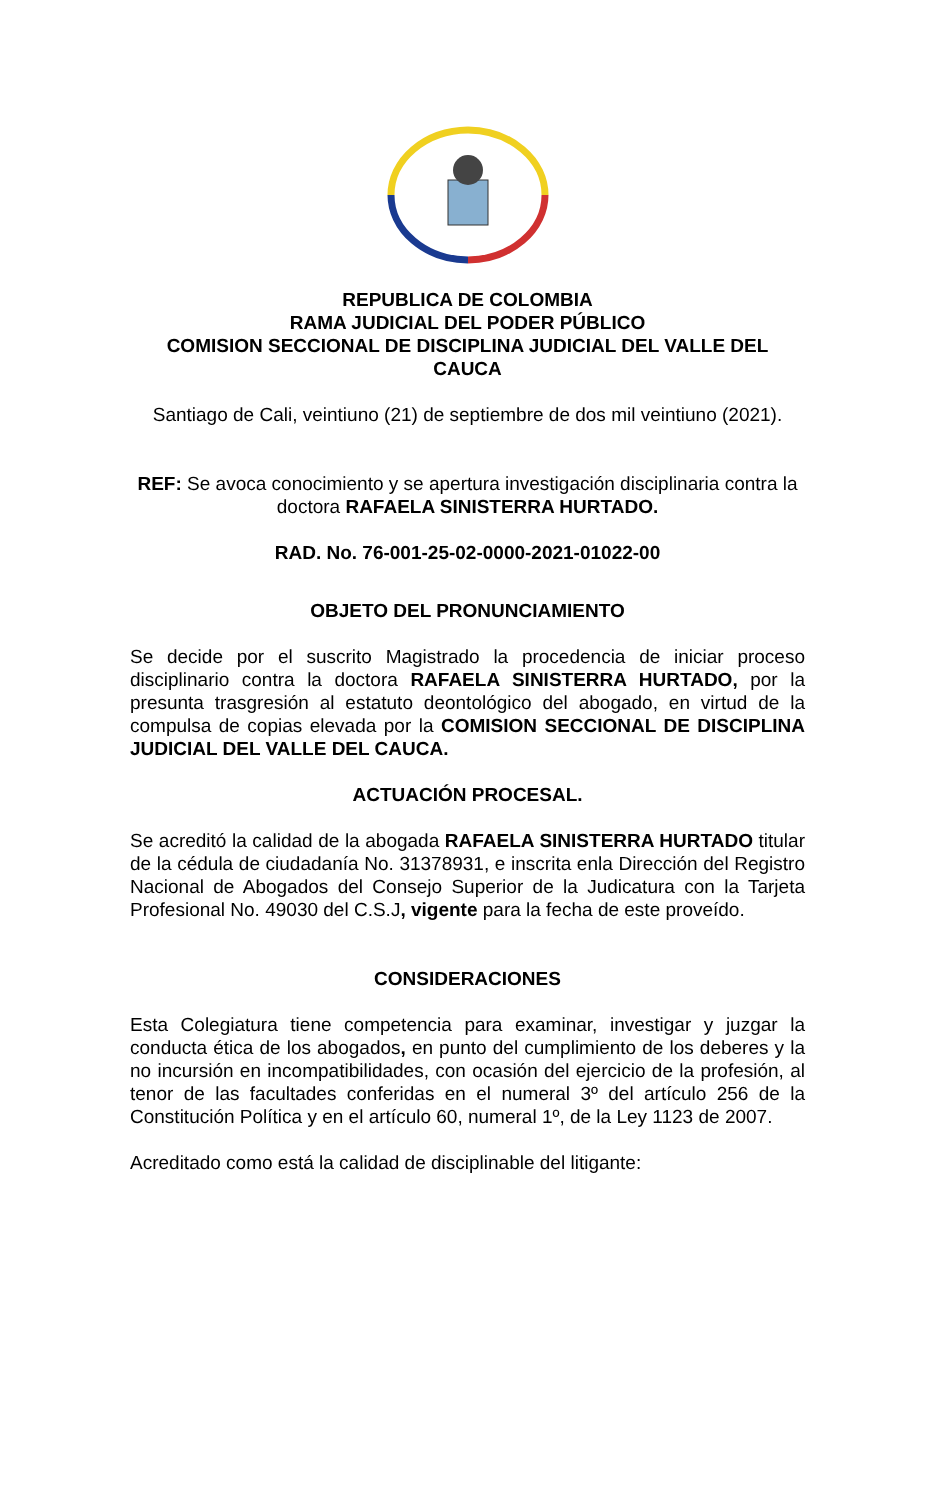REPUBLICA DE COLOMBIA
RAMA JUDICIAL DEL PODER PÚBLICO
COMISION SECCIONAL DE DISCIPLINA JUDICIAL DEL VALLE DEL CAUCA
Santiago de Cali, veintiuno (21) de septiembre de dos mil veintiuno (2021).
REF: Se avoca conocimiento y se apertura investigación disciplinaria contra la doctora RAFAELA SINISTERRA HURTADO.
RAD. No. 76-001-25-02-0000-2021-01022-00
OBJETO DEL PRONUNCIAMIENTO
Se decide por el suscrito Magistrado la procedencia de iniciar proceso disciplinario contra la doctora RAFAELA SINISTERRA HURTADO, por la presunta trasgresión al estatuto deontológico del abogado, en virtud de la compulsa de copias elevada por la COMISION SECCIONAL DE DISCIPLINA JUDICIAL DEL VALLE DEL CAUCA.
ACTUACIÓN PROCESAL.
Se acreditó la calidad de la abogada RAFAELA SINISTERRA HURTADO titular de la cédula de ciudadanía No. 31378931, e inscrita enla Dirección del Registro Nacional de Abogados del Consejo Superior de la Judicatura con la Tarjeta Profesional No. 49030 del C.S.J, vigente para la fecha de este proveído.
CONSIDERACIONES
Esta Colegiatura tiene competencia para examinar, investigar y juzgar la conducta ética de los abogados, en punto del cumplimiento de los deberes y la no incursión en incompatibilidades, con ocasión del ejercicio de la profesión, al tenor de las facultades conferidas en el numeral 3º del artículo 256 de la Constitución Política y en el artículo 60, numeral 1º, de la Ley 1123 de 2007.
Acreditado como está la calidad de disciplinable del litigante: